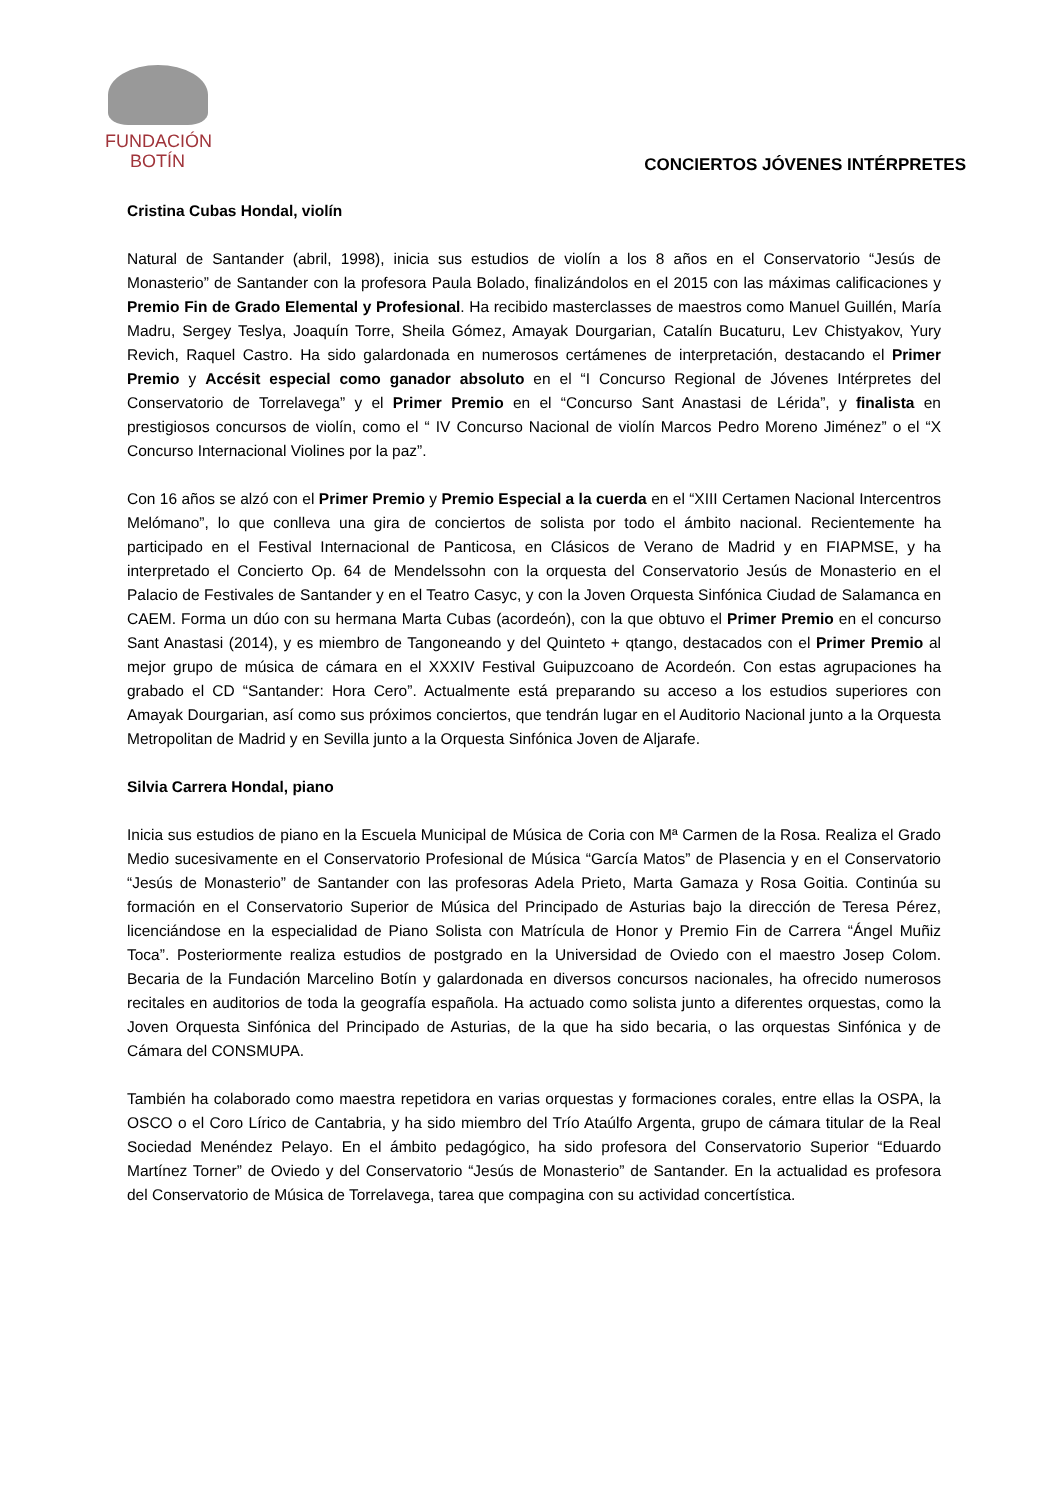FUNDACIÓN
BOTÍN
CONCIERTOS JÓVENES INTÉRPRETES
Cristina Cubas Hondal, violín
Natural de Santander (abril, 1998), inicia sus estudios de violín a los 8 años en el Conservatorio “Jesús de Monasterio” de Santander con la profesora Paula Bolado, finalizándolos en el 2015 con las máximas calificaciones y Premio Fin de Grado Elemental y Profesional. Ha recibido masterclasses de maestros como Manuel Guillén, María Madru, Sergey Teslya, Joaquín Torre, Sheila Gómez, Amayak Dourgarian, Catalín Bucaturu, Lev Chistyakov, Yury Revich, Raquel Castro. Ha sido galardonada en numerosos certámenes de interpretación, destacando el Primer Premio y Accésit especial como ganador absoluto en el “I Concurso Regional de Jóvenes Intérpretes del Conservatorio de Torrelavega” y el Primer Premio en el “Concurso Sant Anastasi de Lérida”, y finalista en prestigiosos concursos de violín, como el “ IV Concurso Nacional de violín Marcos Pedro Moreno Jiménez” o el “X Concurso Internacional Violines por la paz”.
Con 16 años se alzó con el Primer Premio y Premio Especial a la cuerda en el “XIII Certamen Nacional Intercentros Melómano”, lo que conlleva una gira de conciertos de solista por todo el ámbito nacional. Recientemente ha participado en el Festival Internacional de Panticosa, en Clásicos de Verano de Madrid y en FIAPMSE, y ha interpretado el Concierto Op. 64 de Mendelssohn con la orquesta del Conservatorio Jesús de Monasterio en el Palacio de Festivales de Santander y en el Teatro Casyc, y con la Joven Orquesta Sinfónica Ciudad de Salamanca en CAEM. Forma un dúo con su hermana Marta Cubas (acordeón), con la que obtuvo el Primer Premio en el concurso Sant Anastasi (2014), y es miembro de Tangoneando y del Quinteto + qtango, destacados con el Primer Premio al mejor grupo de música de cámara en el XXXIV Festival Guipuzcoano de Acordeón. Con estas agrupaciones ha grabado el CD “Santander: Hora Cero”. Actualmente está preparando su acceso a los estudios superiores con Amayak Dourgarian, así como sus próximos conciertos, que tendrán lugar en el Auditorio Nacional junto a la Orquesta Metropolitan de Madrid y en Sevilla junto a la Orquesta Sinfónica Joven de Aljarafe.
Silvia Carrera Hondal, piano
Inicia sus estudios de piano en la Escuela Municipal de Música de Coria con Mª Carmen de la Rosa. Realiza el Grado Medio sucesivamente en el Conservatorio Profesional de Música “García Matos” de Plasencia y en el Conservatorio “Jesús de Monasterio” de Santander con las profesoras Adela Prieto, Marta Gamaza y Rosa Goitia. Continúa su formación en el Conservatorio Superior de Música del Principado de Asturias bajo la dirección de Teresa Pérez, licenciándose en la especialidad de Piano Solista con Matrícula de Honor y Premio Fin de Carrera “Ángel Muñiz Toca”. Posteriormente realiza estudios de postgrado en la Universidad de Oviedo con el maestro Josep Colom. Becaria de la Fundación Marcelino Botín y galardonada en diversos concursos nacionales, ha ofrecido numerosos recitales en auditorios de toda la geografía española. Ha actuado como solista junto a diferentes orquestas, como la Joven Orquesta Sinfónica del Principado de Asturias, de la que ha sido becaria, o las orquestas Sinfónica y de Cámara del CONSMUPA.
También ha colaborado como maestra repetidora en varias orquestas y formaciones corales, entre ellas la OSPA, la OSCO o el Coro Lírico de Cantabria, y ha sido miembro del Trío Ataúlfo Argenta, grupo de cámara titular de la Real Sociedad Menéndez Pelayo. En el ámbito pedagógico, ha sido profesora del Conservatorio Superior “Eduardo Martínez Torner” de Oviedo y del Conservatorio “Jesús de Monasterio” de Santander. En la actualidad es profesora del Conservatorio de Música de Torrelavega, tarea que compagina con su actividad concertística.